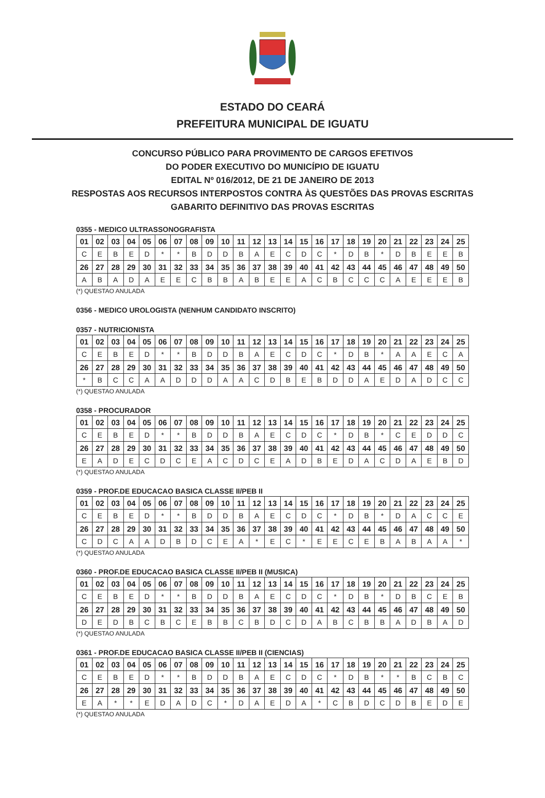ESTADO DO CEARÁ
PREFEITURA MUNICIPAL DE IGUATU
CONCURSO PÚBLICO PARA PROVIMENTO DE CARGOS EFETIVOS
DO PODER EXECUTIVO DO MUNICÍPIO DE IGUATU
EDITAL Nº 016/2012, DE 21 DE JANEIRO DE 2013
RESPOSTAS AOS RECURSOS INTERPOSTOS CONTRA ÀS QUESTÕES DAS PROVAS ESCRITAS
GABARITO DEFINITIVO DAS PROVAS ESCRITAS
0355 - MEDICO ULTRASSONOGRAFISTA
| 01 | 02 | 03 | 04 | 05 | 06 | 07 | 08 | 09 | 10 | 11 | 12 | 13 | 14 | 15 | 16 | 17 | 18 | 19 | 20 | 21 | 22 | 23 | 24 | 25 |
| C | E | B | E | D | * | * | B | D | D | B | A | E | C | D | C | * | D | B | * | D | B | E | E | B |
| 26 | 27 | 28 | 29 | 30 | 31 | 32 | 33 | 34 | 35 | 36 | 37 | 38 | 39 | 40 | 41 | 42 | 43 | 44 | 45 | 46 | 47 | 48 | 49 | 50 |
| A | B | A | D | A | E | E | C | B | B | A | B | E | E | A | C | B | C | C | C | A | E | E | E | B |
(*) QUESTAO ANULADA
0356 - MEDICO UROLOGISTA (NENHUM CANDIDATO INSCRITO)
0357 - NUTRICIONISTA
| 01 | 02 | 03 | 04 | 05 | 06 | 07 | 08 | 09 | 10 | 11 | 12 | 13 | 14 | 15 | 16 | 17 | 18 | 19 | 20 | 21 | 22 | 23 | 24 | 25 |
| C | E | B | E | D | * | * | B | D | D | B | A | E | C | D | C | * | D | B | * | A | A | E | C | A |
| 26 | 27 | 28 | 29 | 30 | 31 | 32 | 33 | 34 | 35 | 36 | 37 | 38 | 39 | 40 | 41 | 42 | 43 | 44 | 45 | 46 | 47 | 48 | 49 | 50 |
| * | B | C | C | A | A | D | D | D | A | A | C | D | B | E | B | D | D | A | E | D | A | D | C | C |
(*) QUESTAO ANULADA
0358 - PROCURADOR
| 01 | 02 | 03 | 04 | 05 | 06 | 07 | 08 | 09 | 10 | 11 | 12 | 13 | 14 | 15 | 16 | 17 | 18 | 19 | 20 | 21 | 22 | 23 | 24 | 25 |
| C | E | B | E | D | * | * | B | D | D | B | A | E | C | D | C | * | D | B | * | C | E | D | D | C |
| 26 | 27 | 28 | 29 | 30 | 31 | 32 | 33 | 34 | 35 | 36 | 37 | 38 | 39 | 40 | 41 | 42 | 43 | 44 | 45 | 46 | 47 | 48 | 49 | 50 |
| E | A | D | E | C | D | C | E | A | C | D | C | E | A | D | B | E | D | A | C | D | A | E | B | D |
(*) QUESTAO ANULADA
0359 - PROF.DE EDUCACAO BASICA CLASSE II/PEB II
| 01 | 02 | 03 | 04 | 05 | 06 | 07 | 08 | 09 | 10 | 11 | 12 | 13 | 14 | 15 | 16 | 17 | 18 | 19 | 20 | 21 | 22 | 23 | 24 | 25 |
| C | E | B | E | D | * | * | B | D | D | B | A | E | C | D | C | * | D | B | * | D | A | C | C | E |
| 26 | 27 | 28 | 29 | 30 | 31 | 32 | 33 | 34 | 35 | 36 | 37 | 38 | 39 | 40 | 41 | 42 | 43 | 44 | 45 | 46 | 47 | 48 | 49 | 50 |
| C | D | C | A | A | D | B | D | C | E | A | * | E | C | * | E | E | C | E | B | A | B | A | A | * |
(*) QUESTAO ANULADA
0360 - PROF.DE EDUCACAO BASICA CLASSE II/PEB II (MUSICA)
| 01 | 02 | 03 | 04 | 05 | 06 | 07 | 08 | 09 | 10 | 11 | 12 | 13 | 14 | 15 | 16 | 17 | 18 | 19 | 20 | 21 | 22 | 23 | 24 | 25 |
| C | E | B | E | D | * | * | B | D | D | B | A | E | C | D | C | * | D | B | * | D | B | C | E | B |
| 26 | 27 | 28 | 29 | 30 | 31 | 32 | 33 | 34 | 35 | 36 | 37 | 38 | 39 | 40 | 41 | 42 | 43 | 44 | 45 | 46 | 47 | 48 | 49 | 50 |
| D | E | D | B | C | B | C | E | B | B | C | B | D | C | D | A | B | C | B | B | A | D | B | A | D |
(*) QUESTAO ANULADA
0361 - PROF.DE EDUCACAO BASICA CLASSE II/PEB II (CIENCIAS)
| 01 | 02 | 03 | 04 | 05 | 06 | 07 | 08 | 09 | 10 | 11 | 12 | 13 | 14 | 15 | 16 | 17 | 18 | 19 | 20 | 21 | 22 | 23 | 24 | 25 |
| C | E | B | E | D | * | * | B | D | D | B | A | E | C | D | C | * | D | B | * | * | B | C | B | C |
| 26 | 27 | 28 | 29 | 30 | 31 | 32 | 33 | 34 | 35 | 36 | 37 | 38 | 39 | 40 | 41 | 42 | 43 | 44 | 45 | 46 | 47 | 48 | 49 | 50 |
| E | A | * | * | E | D | A | D | C | * | D | A | E | D | A | * | C | B | D | C | D | B | E | D | E |
(*) QUESTAO ANULADA